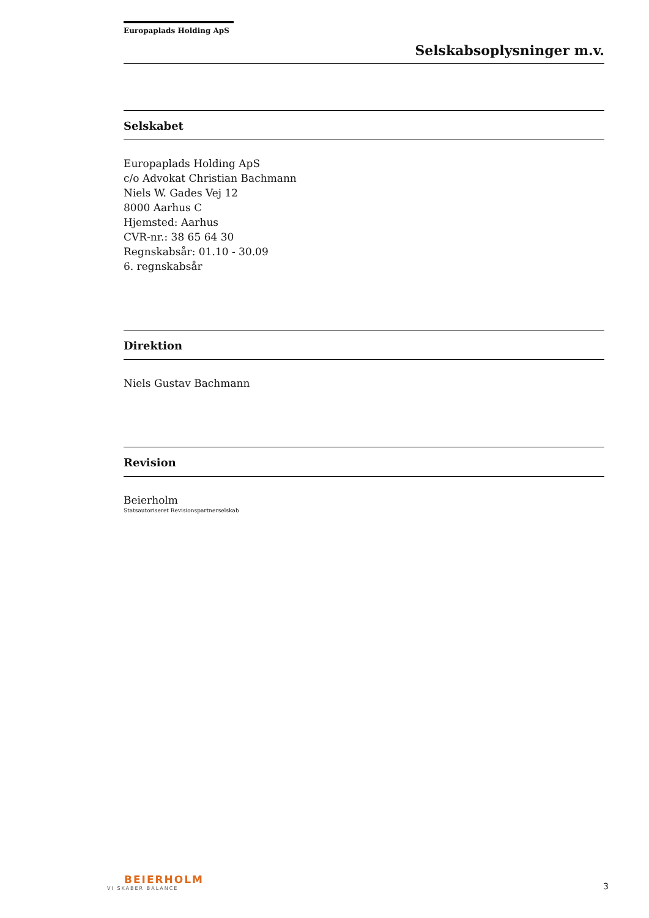Europaplads Holding ApS
Selskabsoplysninger m.v.
Selskabet
Europaplads Holding ApS
c/o Advokat Christian Bachmann
Niels W. Gades Vej 12
8000 Aarhus C
Hjemsted: Aarhus
CVR-nr.: 38 65 64 30
Regnskabsår: 01.10 - 30.09
6. regnskabsår
Direktion
Niels Gustav Bachmann
Revision
Beierholm
Statsautoriseret Revisionspartnerselskab
BEIERHOLM
VI SKABER BALANCE
3